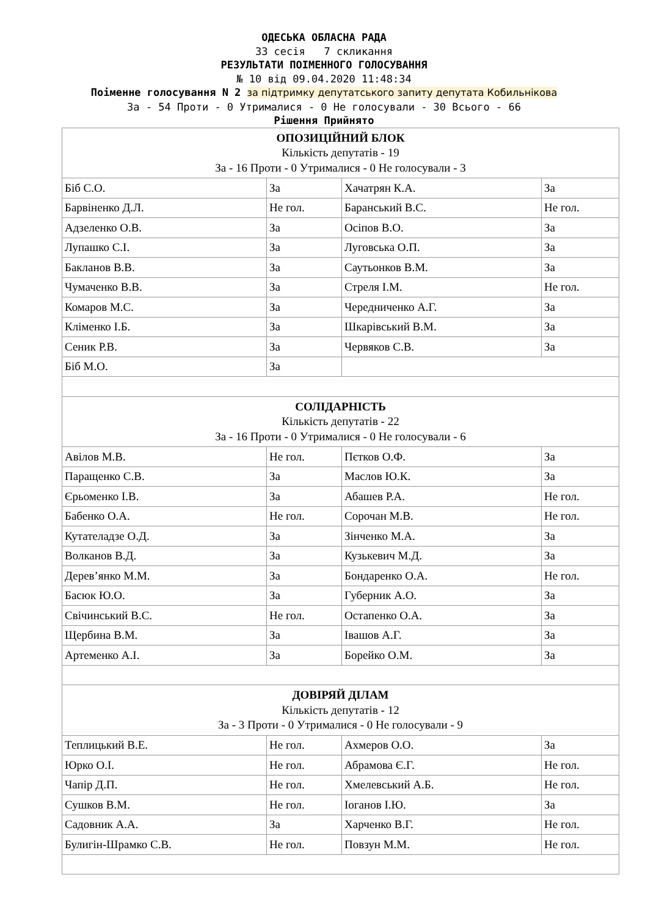ОДЕСЬКА ОБЛАСНА РАДА
33 сесія 7 скликання
РЕЗУЛЬТАТИ ПОІМЕННОГО ГОЛОСУВАННЯ
№ 10 від 09.04.2020 11:48:34
Поіменне голосування N 2 за підтримку депутатського запиту депутата Кобильнікова
За - 54 Проти - 0 Утрималися - 0 Не голосували - 30 Всього - 66
Рішення Прийнято
| ОПОЗИЦІЙНИЙ БЛОК Кількість депутатів - 19 За - 16 Проти - 0 Утрималися - 0 Не голосували - 3 | | | |
| Біб С.О. | За | Хачатрян К.А. | За |
| Барвіненко Д.Л. | Не гол. | Баранський В.С. | Не гол. |
| Адзеленко О.В. | За | Осіпов В.О. | За |
| Лупашко С.І. | За | Луговська О.П. | За |
| Бакланов В.В. | За | Саутьонков В.М. | За |
| Чумаченко В.В. | За | Стреля І.М. | Не гол. |
| Комаров М.С. | За | Чередниченко А.Г. | За |
| Кліменко І.Б. | За | Шкарівський В.М. | За |
| Сеник Р.В. | За | Червяков С.В. | За |
| Біб М.О. | За | | |
| СОЛІДАРНІСТЬ Кількість депутатів - 22 За - 16 Проти - 0 Утрималися - 0 Не голосували - 6 | | | |
| Авілов М.В. | Не гол. | Пєтков О.Ф. | За |
| Паращенко С.В. | За | Маслов Ю.К. | За |
| Єрьоменко І.В. | За | Абашев Р.А. | Не гол. |
| Бабенко О.А. | Не гол. | Сорочан М.В. | Не гол. |
| Кутателадзе О.Д. | За | Зінченко М.А. | За |
| Волканов В.Д. | За | Кузькевич М.Д. | За |
| Дерев’янко М.М. | За | Бондаренко О.А. | Не гол. |
| Басюк Ю.О. | За | Губерник А.О. | За |
| Свічинський В.С. | Не гол. | Остапенко О.А. | За |
| Щербина В.М. | За | Івашов А.Г. | За |
| Артеменко А.І. | За | Борейко О.М. | За |
| ДОВІРЯЙ ДІЛАМ Кількість депутатів - 12 За - 3 Проти - 0 Утрималися - 0 Не голосували - 9 | | | |
| Теплицький В.Е. | Не гол. | Ахмеров О.О. | За |
| Юрко О.І. | Не гол. | Абрамова Є.Г. | Не гол. |
| Чапір Д.П. | Не гол. | Хмелевський А.Б. | Не гол. |
| Сушков В.М. | Не гол. | Іоганов І.Ю. | За |
| Садовник А.А. | За | Харченко В.Г. | Не гол. |
| Булигін-Шрамко С.В. | Не гол. | Повзун М.М. | Не гол. |